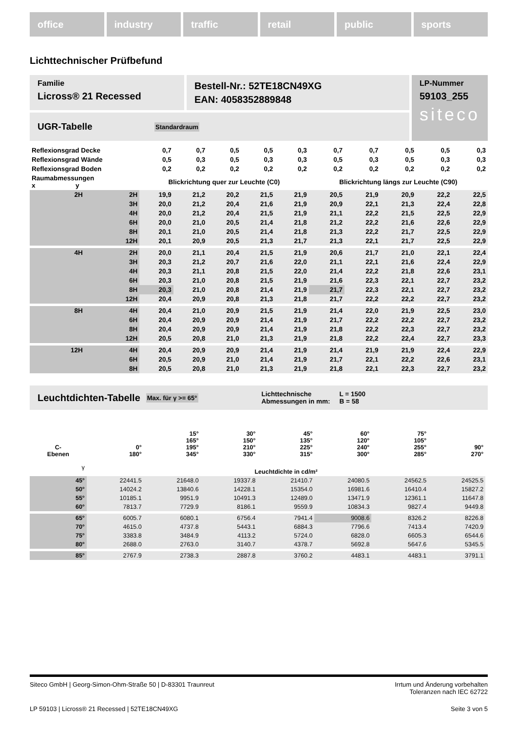office industry traffic retail public sports
Lichttechnischer Prüfbefund
Familie
Licross® 21 Recessed
Bestell-Nr.: 52TE18CN49XG
EAN: 4058352889848
UGR-Tabelle Standardraum
LP-Nummer
59103_255
siteco
| Reflexionsgrad Decke | | 0,7 | 0,7 | 0,5 | 0,5 | 0,3 | 0,7 | 0,7 | 0,5 | 0,5 | 0,3 |
| Reflexionsgrad Wände | | 0,5 | 0,3 | 0,5 | 0,3 | 0,3 | 0,5 | 0,3 | 0,5 | 0,3 | 0,3 |
| Reflexionsgrad Boden | | 0,2 | 0,2 | 0,2 | 0,2 | 0,2 | 0,2 | 0,2 | 0,2 | 0,2 | 0,2 |
| Raumabmessungen x y | | Blickrichtung quer zur Leuchte (C0) | | | | | Blickrichtung längs zur Leuchte (C90) | | | | |
| 2H | 2H | 19,9 | 21,2 | 20,2 | 21,5 | 21,9 | 20,5 | 21,9 | 20,9 | 22,2 | 22,5 |
| | 3H | 20,0 | 21,2 | 20,4 | 21,6 | 21,9 | 20,9 | 22,1 | 21,3 | 22,4 | 22,8 |
| | 4H | 20,0 | 21,2 | 20,4 | 21,5 | 21,9 | 21,1 | 22,2 | 21,5 | 22,5 | 22,9 |
| | 6H | 20,0 | 21,0 | 20,5 | 21,4 | 21,8 | 21,2 | 22,2 | 21,6 | 22,6 | 22,9 |
| | 8H | 20,1 | 21,0 | 20,5 | 21,4 | 21,8 | 21,3 | 22,2 | 21,7 | 22,5 | 22,9 |
| | 12H | 20,1 | 20,9 | 20,5 | 21,3 | 21,7 | 21,3 | 22,1 | 21,7 | 22,5 | 22,9 |
| 4H | 2H | 20,0 | 21,1 | 20,4 | 21,5 | 21,9 | 20,6 | 21,7 | 21,0 | 22,1 | 22,4 |
| | 3H | 20,3 | 21,2 | 20,7 | 21,6 | 22,0 | 21,1 | 22,1 | 21,6 | 22,4 | 22,9 |
| | 4H | 20,3 | 21,1 | 20,8 | 21,5 | 22,0 | 21,4 | 22,2 | 21,8 | 22,6 | 23,1 |
| | 6H | 20,3 | 21,0 | 20,8 | 21,5 | 21,9 | 21,6 | 22,3 | 22,1 | 22,7 | 23,2 |
| | 8H | 20,3 | 21,0 | 20,8 | 21,4 | 21,9 | 21,7 | 22,3 | 22,1 | 22,7 | 23,2 |
| | 12H | 20,4 | 20,9 | 20,8 | 21,3 | 21,8 | 21,7 | 22,2 | 22,2 | 22,7 | 23,2 |
| 8H | 4H | 20,4 | 21,0 | 20,9 | 21,5 | 21,9 | 21,4 | 22,0 | 21,9 | 22,5 | 23,0 |
| | 6H | 20,4 | 20,9 | 20,9 | 21,4 | 21,9 | 21,7 | 22,2 | 22,2 | 22,7 | 23,2 |
| | 8H | 20,4 | 20,9 | 20,9 | 21,4 | 21,9 | 21,8 | 22,2 | 22,3 | 22,7 | 23,2 |
| | 12H | 20,5 | 20,8 | 21,0 | 21,3 | 21,9 | 21,8 | 22,2 | 22,4 | 22,7 | 23,3 |
| 12H | 4H | 20,4 | 20,9 | 20,9 | 21,4 | 21,9 | 21,4 | 21,9 | 21,9 | 22,4 | 22,9 |
| | 6H | 20,5 | 20,9 | 21,0 | 21,4 | 21,9 | 21,7 | 22,1 | 22,2 | 22,6 | 23,1 |
| | 8H | 20,5 | 20,8 | 21,0 | 21,3 | 21,9 | 21,8 | 22,1 | 22,3 | 22,7 | 23,2 |
Leuchtdichten-Tabelle Max. für γ >= 65° Lichttechnische Abmessungen in mm: L = 1500
B = 58
| C- Ebenen | 0° 180° | 15° 165° 195° 345° | 30° 150° 210° 330° | 45° 135° 225° 315° | 60° 120° 240° 300° | 75° 105° 255° 285° | 90° 270° |
| γ | Leuchtdichte in cd/m² | | | | | | |
| 45° | 22441.5 | 21648.0 | 19337.8 | 21410.7 | 24080.5 | 24562.5 | 24525.5 |
| 50° | 14024.2 | 13840.6 | 14228.1 | 15354.0 | 16981.6 | 16410.4 | 15827.2 |
| 55° | 10185.1 | 9951.9 | 10491.3 | 12489.0 | 13471.9 | 12361.1 | 11647.8 |
| 60° | 7813.7 | 7729.9 | 8186.1 | 9559.9 | 10834.3 | 9827.4 | 9449.8 |
| 65° | 6005.7 | 6080.1 | 6756.4 | 7941.4 | 9008.6 | 8326.2 | 8226.8 |
| 70° | 4615.0 | 4737.8 | 5443.1 | 6884.3 | 7796.6 | 7413.4 | 7420.9 |
| 75° | 3383.8 | 3484.9 | 4113.2 | 5724.0 | 6828.0 | 6605.3 | 6544.6 |
| 80° | 2688.0 | 2763.0 | 3140.7 | 4378.7 | 5692.8 | 5647.6 | 5345.5 |
| 85° | 2767.9 | 2738.3 | 2887.8 | 3760.2 | 4483.1 | 4483.1 | 3791.1 |
Siteco GmbH | Georg-Simon-Ohm-Straße 50 | D-83301 Traunreut Irrtum und Änderung vorbehalten
Toleranzen nach IEC 62722
LP 59103 | Licross® 21 Recessed | 52TE18CN49XG Seite 3 von 5